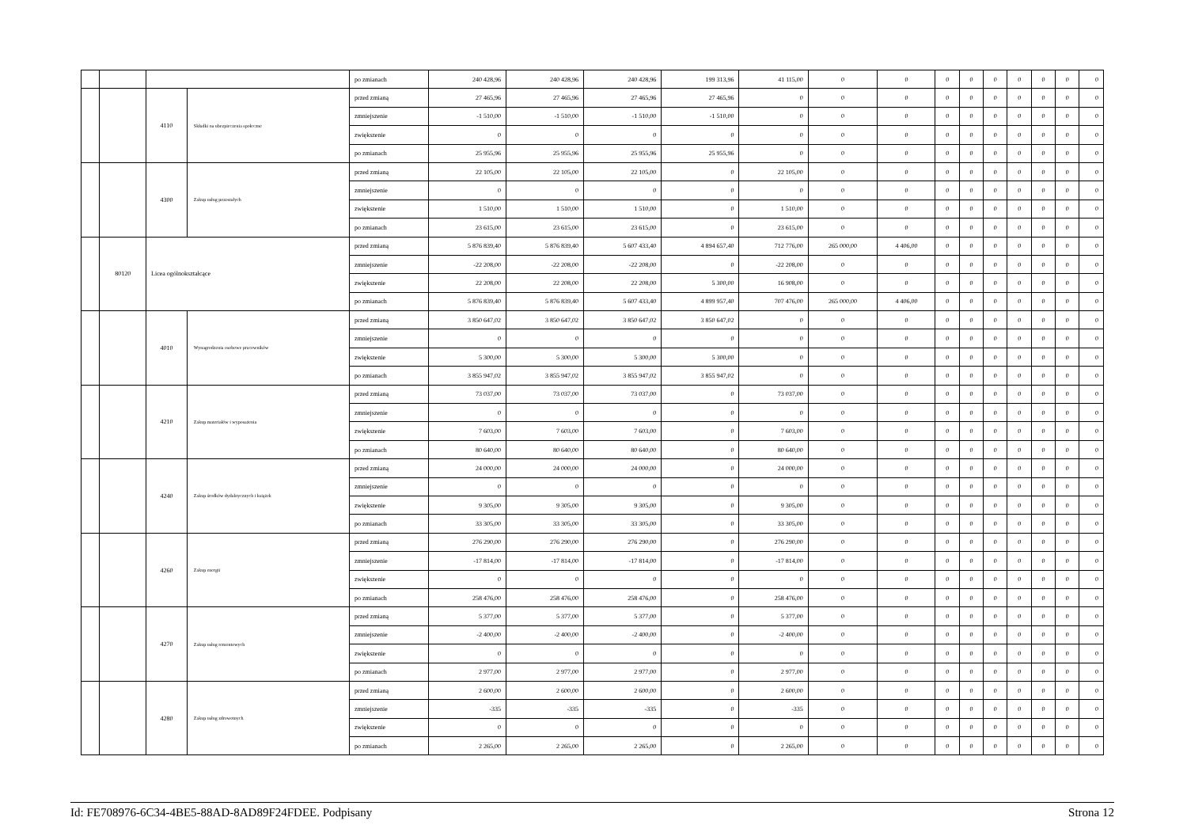| | | | | po zmianach | 240 428,96 | 240 428,96 | 240 428,96 | 199 313,96 | 41 115,00 | 0 | 0 | 0 | 0 | 0 | 0 | 0 | 0 | 0 |
| | | 4110 | Składki na ubezpieczenia społeczne | przed zmianą | 27 465,96 | 27 465,96 | 27 465,96 | 27 465,96 | 0 | 0 | 0 | 0 | 0 | 0 | 0 | 0 | 0 | 0 |
| | | | | zmniejszenie | -1 510,00 | -1 510,00 | -1 510,00 | -1 510,00 | 0 | 0 | 0 | 0 | 0 | 0 | 0 | 0 | 0 | 0 |
| | | | | zwiększenie | 0 | 0 | 0 | 0 | 0 | 0 | 0 | 0 | 0 | 0 | 0 | 0 | 0 | 0 |
| | | | | po zmianach | 25 955,96 | 25 955,96 | 25 955,96 | 25 955,96 | 0 | 0 | 0 | 0 | 0 | 0 | 0 | 0 | 0 | 0 |
| | | 4300 | Zakup usług pozostałych | przed zmianą | 22 105,00 | 22 105,00 | 22 105,00 | 0 | 22 105,00 | 0 | 0 | 0 | 0 | 0 | 0 | 0 | 0 | 0 |
| | | | | zmniejszenie | 0 | 0 | 0 | 0 | 0 | 0 | 0 | 0 | 0 | 0 | 0 | 0 | 0 | 0 |
| | | | | zwiększenie | 1 510,00 | 1 510,00 | 1 510,00 | 0 | 1 510,00 | 0 | 0 | 0 | 0 | 0 | 0 | 0 | 0 | 0 |
| | | | | po zmianach | 23 615,00 | 23 615,00 | 23 615,00 | 0 | 23 615,00 | 0 | 0 | 0 | 0 | 0 | 0 | 0 | 0 | 0 |
| | 80120 | Licea ogólnokształcące | | przed zmianą | 5 876 839,40 | 5 876 839,40 | 5 607 433,40 | 4 894 657,40 | 712 776,00 | 265 000,00 | 4 406,00 | 0 | 0 | 0 | 0 | 0 | 0 | 0 |
| | | | | zmniejszenie | -22 208,00 | -22 208,00 | -22 208,00 | 0 | -22 208,00 | 0 | 0 | 0 | 0 | 0 | 0 | 0 | 0 | 0 |
| | | | | zwiększenie | 22 208,00 | 22 208,00 | 22 208,00 | 5 300,00 | 16 908,00 | 0 | 0 | 0 | 0 | 0 | 0 | 0 | 0 | 0 |
| | | | | po zmianach | 5 876 839,40 | 5 876 839,40 | 5 607 433,40 | 4 899 957,40 | 707 476,00 | 265 000,00 | 4 406,00 | 0 | 0 | 0 | 0 | 0 | 0 | 0 |
| | | 4010 | Wynagrodzenia osobowe pracowników | przed zmianą | 3 850 647,02 | 3 850 647,02 | 3 850 647,02 | 3 850 647,02 | 0 | 0 | 0 | 0 | 0 | 0 | 0 | 0 | 0 | 0 |
| | | | | zmniejszenie | 0 | 0 | 0 | 0 | 0 | 0 | 0 | 0 | 0 | 0 | 0 | 0 | 0 | 0 |
| | | | | zwiększenie | 5 300,00 | 5 300,00 | 5 300,00 | 5 300,00 | 0 | 0 | 0 | 0 | 0 | 0 | 0 | 0 | 0 | 0 |
| | | | | po zmianach | 3 855 947,02 | 3 855 947,02 | 3 855 947,02 | 3 855 947,02 | 0 | 0 | 0 | 0 | 0 | 0 | 0 | 0 | 0 | 0 |
| | | 4210 | Zakup materiałów i wyposażenia | przed zmianą | 73 037,00 | 73 037,00 | 73 037,00 | 0 | 73 037,00 | 0 | 0 | 0 | 0 | 0 | 0 | 0 | 0 | 0 |
| | | | | zmniejszenie | 0 | 0 | 0 | 0 | 0 | 0 | 0 | 0 | 0 | 0 | 0 | 0 | 0 | 0 |
| | | | | zwiększenie | 7 603,00 | 7 603,00 | 7 603,00 | 0 | 7 603,00 | 0 | 0 | 0 | 0 | 0 | 0 | 0 | 0 | 0 |
| | | | | po zmianach | 80 640,00 | 80 640,00 | 80 640,00 | 0 | 80 640,00 | 0 | 0 | 0 | 0 | 0 | 0 | 0 | 0 | 0 |
| | | 4240 | Zakup środków dydaktycznych i książek | przed zmianą | 24 000,00 | 24 000,00 | 24 000,00 | 0 | 24 000,00 | 0 | 0 | 0 | 0 | 0 | 0 | 0 | 0 | 0 |
| | | | | zmniejszenie | 0 | 0 | 0 | 0 | 0 | 0 | 0 | 0 | 0 | 0 | 0 | 0 | 0 | 0 |
| | | | | zwiększenie | 9 305,00 | 9 305,00 | 9 305,00 | 0 | 9 305,00 | 0 | 0 | 0 | 0 | 0 | 0 | 0 | 0 | 0 |
| | | | | po zmianach | 33 305,00 | 33 305,00 | 33 305,00 | 0 | 33 305,00 | 0 | 0 | 0 | 0 | 0 | 0 | 0 | 0 | 0 |
| | | 4260 | Zakup energii | przed zmianą | 276 290,00 | 276 290,00 | 276 290,00 | 0 | 276 290,00 | 0 | 0 | 0 | 0 | 0 | 0 | 0 | 0 | 0 |
| | | | | zmniejszenie | -17 814,00 | -17 814,00 | -17 814,00 | 0 | -17 814,00 | 0 | 0 | 0 | 0 | 0 | 0 | 0 | 0 | 0 |
| | | | | zwiększenie | 0 | 0 | 0 | 0 | 0 | 0 | 0 | 0 | 0 | 0 | 0 | 0 | 0 | 0 |
| | | | | po zmianach | 258 476,00 | 258 476,00 | 258 476,00 | 0 | 258 476,00 | 0 | 0 | 0 | 0 | 0 | 0 | 0 | 0 | 0 |
| | | 4270 | Zakup usług remontowych | przed zmianą | 5 377,00 | 5 377,00 | 5 377,00 | 0 | 5 377,00 | 0 | 0 | 0 | 0 | 0 | 0 | 0 | 0 | 0 |
| | | | | zmniejszenie | -2 400,00 | -2 400,00 | -2 400,00 | 0 | -2 400,00 | 0 | 0 | 0 | 0 | 0 | 0 | 0 | 0 | 0 |
| | | | | zwiększenie | 0 | 0 | 0 | 0 | 0 | 0 | 0 | 0 | 0 | 0 | 0 | 0 | 0 | 0 |
| | | | | po zmianach | 2 977,00 | 2 977,00 | 2 977,00 | 0 | 2 977,00 | 0 | 0 | 0 | 0 | 0 | 0 | 0 | 0 | 0 |
| | | 4280 | Zakup usług zdrowotnych | przed zmianą | 2 600,00 | 2 600,00 | 2 600,00 | 0 | 2 600,00 | 0 | 0 | 0 | 0 | 0 | 0 | 0 | 0 | 0 |
| | | | | zmniejszenie | -335 | -335 | -335 | 0 | -335 | 0 | 0 | 0 | 0 | 0 | 0 | 0 | 0 | 0 |
| | | | | zwiększenie | 0 | 0 | 0 | 0 | 0 | 0 | 0 | 0 | 0 | 0 | 0 | 0 | 0 | 0 |
| | | | | po zmianach | 2 265,00 | 2 265,00 | 2 265,00 | 0 | 2 265,00 | 0 | 0 | 0 | 0 | 0 | 0 | 0 | 0 | 0 |
Id: FE708976-6C34-4BE5-88AD-8AD89F24FDEE. Podpisany Strona 12